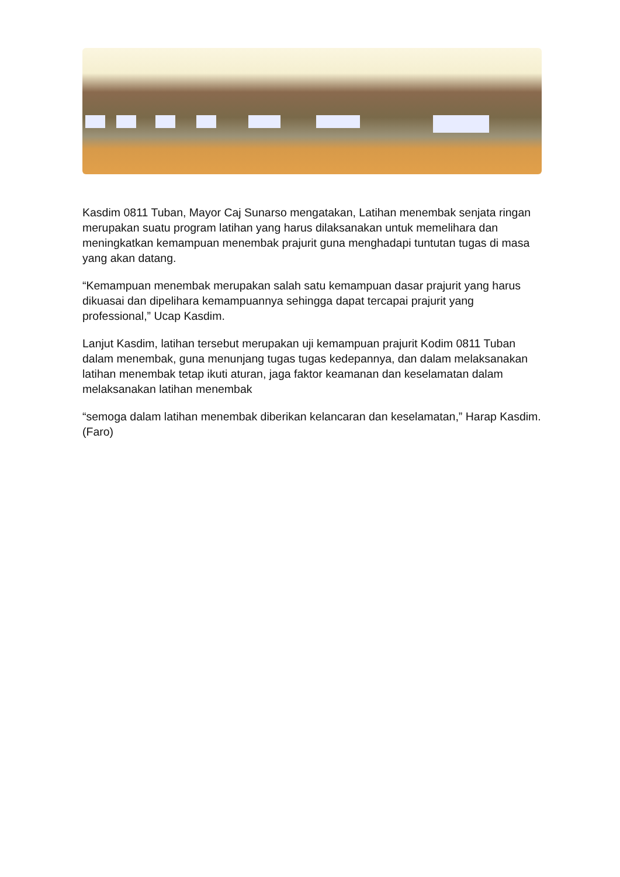Kasdim 0811 Tuban, Mayor Caj Sunarso mengatakan, Latihan menembak senjata ringan merupakan suatu program latihan yang harus dilaksanakan untuk memelihara dan meningkatkan kemampuan menembak prajurit guna menghadapi tuntutan tugas di masa yang akan datang.
“Kemampuan menembak merupakan salah satu kemampuan dasar prajurit yang harus dikuasai dan dipelihara kemampuannya sehingga dapat tercapai prajurit yang professional,” Ucap Kasdim.
Lanjut Kasdim, latihan tersebut merupakan uji kemampuan prajurit Kodim 0811 Tuban dalam menembak, guna menunjang tugas tugas kedepannya, dan dalam melaksanakan latihan menembak tetap ikuti aturan, jaga faktor keamanan dan keselamatan dalam melaksanakan latihan menembak
“semoga dalam latihan menembak diberikan kelancaran dan keselamatan,” Harap Kasdim. (Faro)